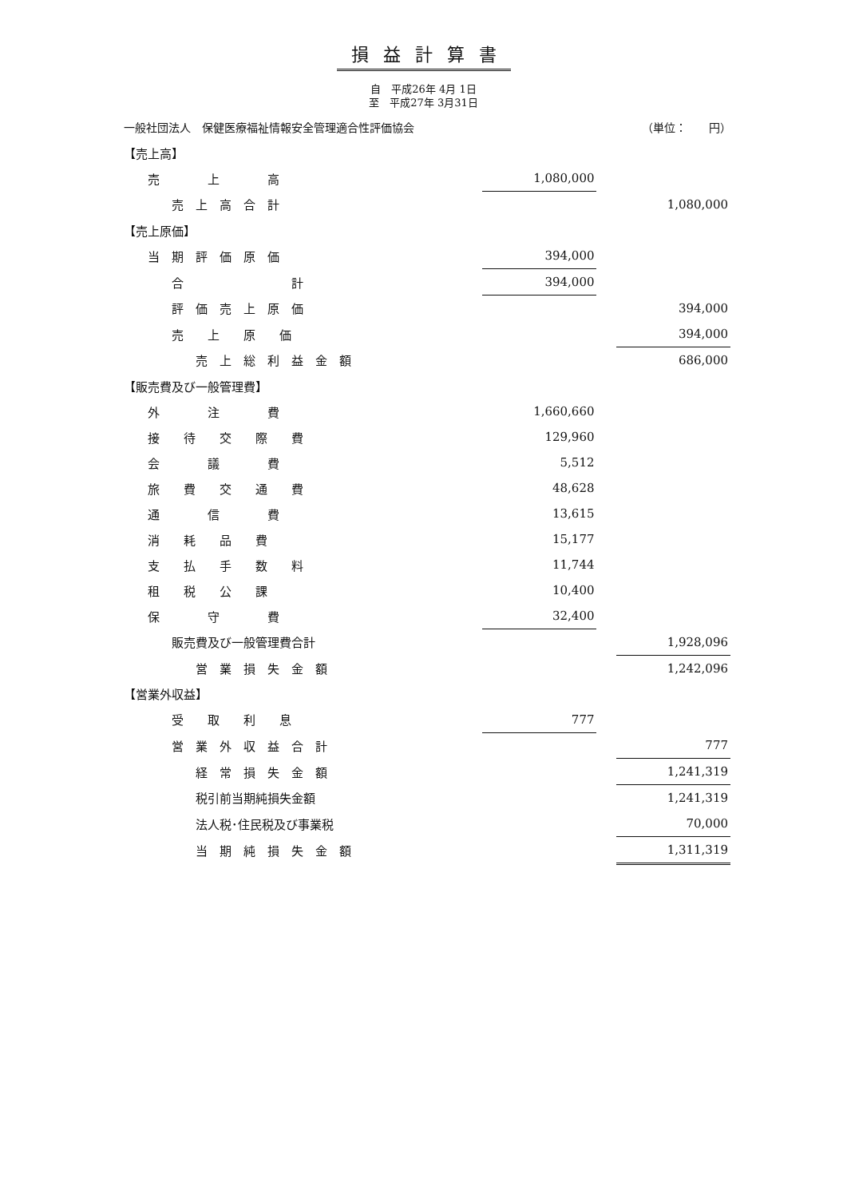損益計算書
自　平成26年 4月 1日
至　平成27年 3月31日
一般社団法人　保健医療福祉情報安全管理適合性評価協会 （単位：　　円）
| 【売上高】 | | | |
| 売 上 高 | 1,080,000 | | |
| 売 上 高 合 計 | | | 1,080,000 |
| 【売上原価】 | | | |
| 当 期 評 価 原 価 | 394,000 | | |
| 合 計 | 394,000 | | |
| 評 価 売 上 原 価 | | | 394,000 |
| 売 上 原 価 | | | 394,000 |
| 売 上 総 利 益 金 額 | | | 686,000 |
| 【販売費及び一般管理費】 | | | |
| 外 注 費 | 1,660,660 | | |
| 接 待 交 際 費 | 129,960 | | |
| 会 議 費 | 5,512 | | |
| 旅 費 交 通 費 | 48,628 | | |
| 通 信 費 | 13,615 | | |
| 消 耗 品 費 | 15,177 | | |
| 支 払 手 数 料 | 11,744 | | |
| 租 税 公 課 | 10,400 | | |
| 保 守 費 | 32,400 | | |
| 販売費及び一般管理費合計 | | | 1,928,096 |
| 営 業 損 失 金 額 | | | 1,242,096 |
| 【営業外収益】 | | | |
| 受 取 利 息 | 777 | | |
| 営 業 外 収 益 合 計 | | | 777 |
| 経 常 損 失 金 額 | | | 1,241,319 |
| 税引前当期純損失金額 | | | 1,241,319 |
| 法人税･住民税及び事業税 | | | 70,000 |
| 当 期 純 損 失 金 額 | | | 1,311,319 |